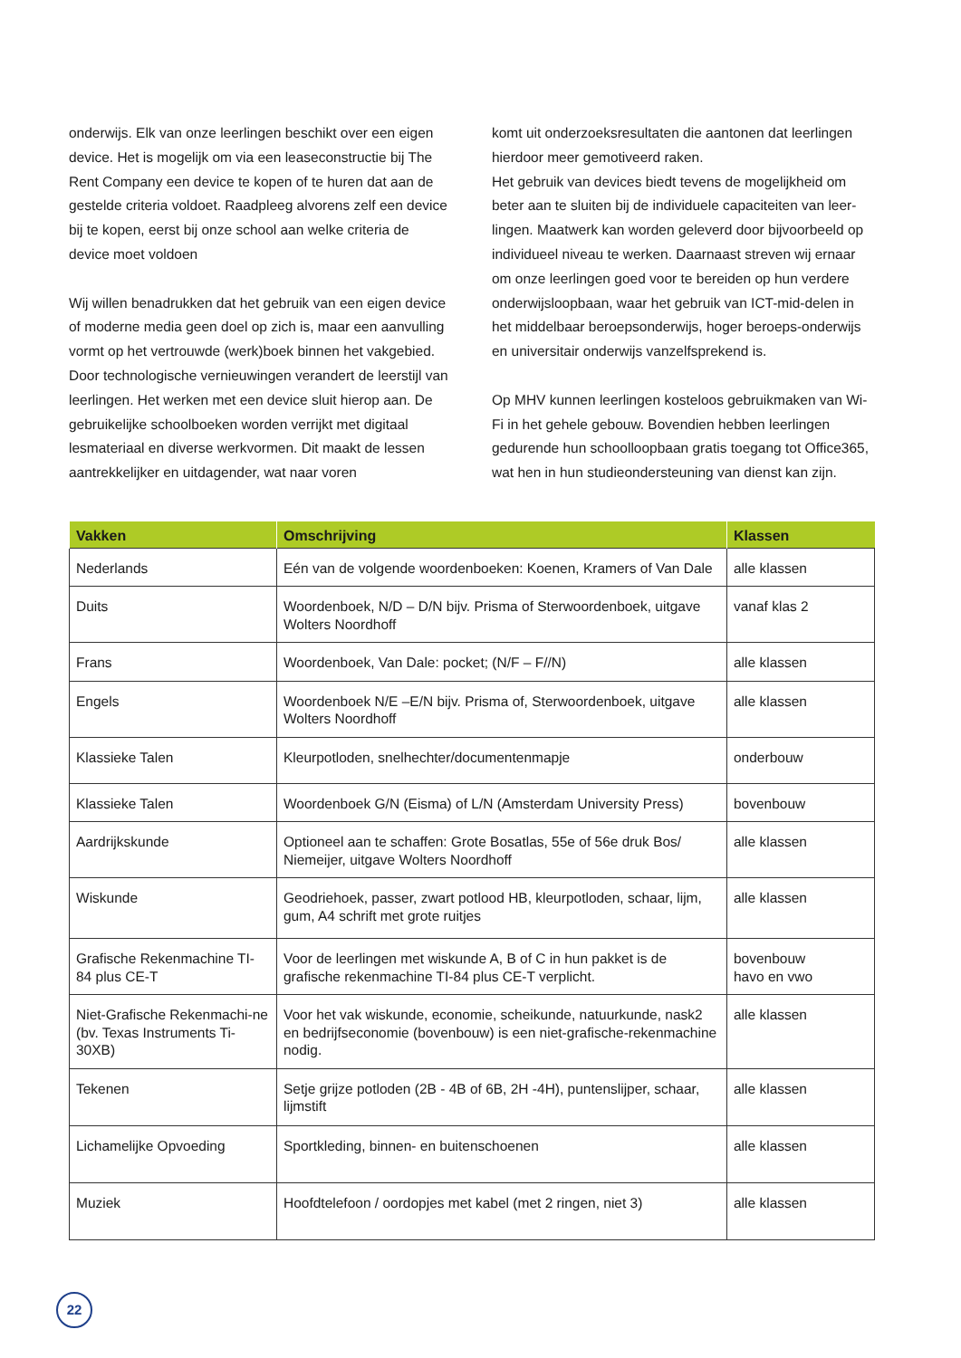onderwijs. Elk van onze leerlingen beschikt over een eigen device. Het is mogelijk om via een leaseconstructie bij The Rent Company een device te kopen of te huren dat aan de gestelde criteria voldoet. Raadpleeg alvorens zelf een device bij te kopen, eerst bij onze school aan welke criteria de device moet voldoen
Wij willen benadrukken dat het gebruik van een eigen device of moderne media geen doel op zich is, maar een aanvulling vormt op het vertrouwde (werk)boek binnen het vakgebied. Door technologische vernieuwingen verandert de leerstijl van leerlingen. Het werken met een device sluit hierop aan. De gebruikelijke schoolboeken worden verrijkt met digitaal lesmateriaal en diverse werkvormen. Dit maakt de lessen aantrekkelijker en uitdagender, wat naar voren
komt uit onderzoeksresultaten die aantonen dat leerlingen hierdoor meer gemotiveerd raken.
Het gebruik van devices biedt tevens de mogelijkheid om beter aan te sluiten bij de individuele capaciteiten van leer-lingen. Maatwerk kan worden geleverd door bijvoorbeeld op individueel niveau te werken. Daarnaast streven wij ernaar om onze leerlingen goed voor te bereiden op hun verdere onderwijsloopbaan, waar het gebruik van ICT-mid-delen in het middelbaar beroepsonderwijs, hoger beroeps-onderwijs en universitair onderwijs vanzelfsprekend is.
Op MHV kunnen leerlingen kosteloos gebruikmaken van Wi-Fi in het gehele gebouw. Bovendien hebben leerlingen gedurende hun schoolloopbaan gratis toegang tot Office365, wat hen in hun studieondersteuning van dienst kan zijn.
| Vakken | Omschrijving | Klassen |
| --- | --- | --- |
| Nederlands | Eén van de volgende woordenboeken: Koenen, Kramers of Van Dale | alle klassen |
| Duits | Woordenboek, N/D – D/N bijv. Prisma of Sterwoordenboek, uitgave Wolters Noordhoff | vanaf klas 2 |
| Frans | Woordenboek, Van Dale: pocket; (N/F – F//N) | alle klassen |
| Engels | Woordenboek N/E –E/N bijv. Prisma of, Sterwoordenboek, uitgave Wolters Noordhoff | alle klassen |
| Klassieke Talen | Kleurpotloden, snelhechter/documentenmapje | onderbouw |
| Klassieke Talen | Woordenboek G/N (Eisma) of L/N (Amsterdam University Press) | bovenbouw |
| Aardrijkskunde | Optioneel aan te schaffen: Grote Bosatlas, 55e of 56e druk Bos/ Niemeijer, uitgave Wolters Noordhoff | alle klassen |
| Wiskunde | Geodriehoek, passer, zwart potlood HB, kleurpotloden, schaar, lijm, gum, A4 schrift met grote ruitjes | alle klassen |
| Grafische Rekenmachine TI-84 plus CE-T | Voor de leerlingen met wiskunde A, B of C in hun pakket is de grafische rekenmachine TI-84 plus CE-T verplicht. | bovenbouw havo en vwo |
| Niet-Grafische Rekenmachi-ne (bv. Texas Instruments Ti-30XB) | Voor het vak wiskunde, economie, scheikunde, natuurkunde, nask2 en bedrijfseconomie (bovenbouw) is een niet-grafische-rekenmachine nodig. | alle klassen |
| Tekenen | Setje grijze potloden (2B - 4B of 6B, 2H -4H), puntenslijper, schaar, lijmstift | alle klassen |
| Lichamelijke Opvoeding | Sportkleding, binnen- en buitenschoenen | alle klassen |
| Muziek | Hoofdtelefoon / oordopjes met kabel (met 2 ringen, niet 3) | alle klassen |
22